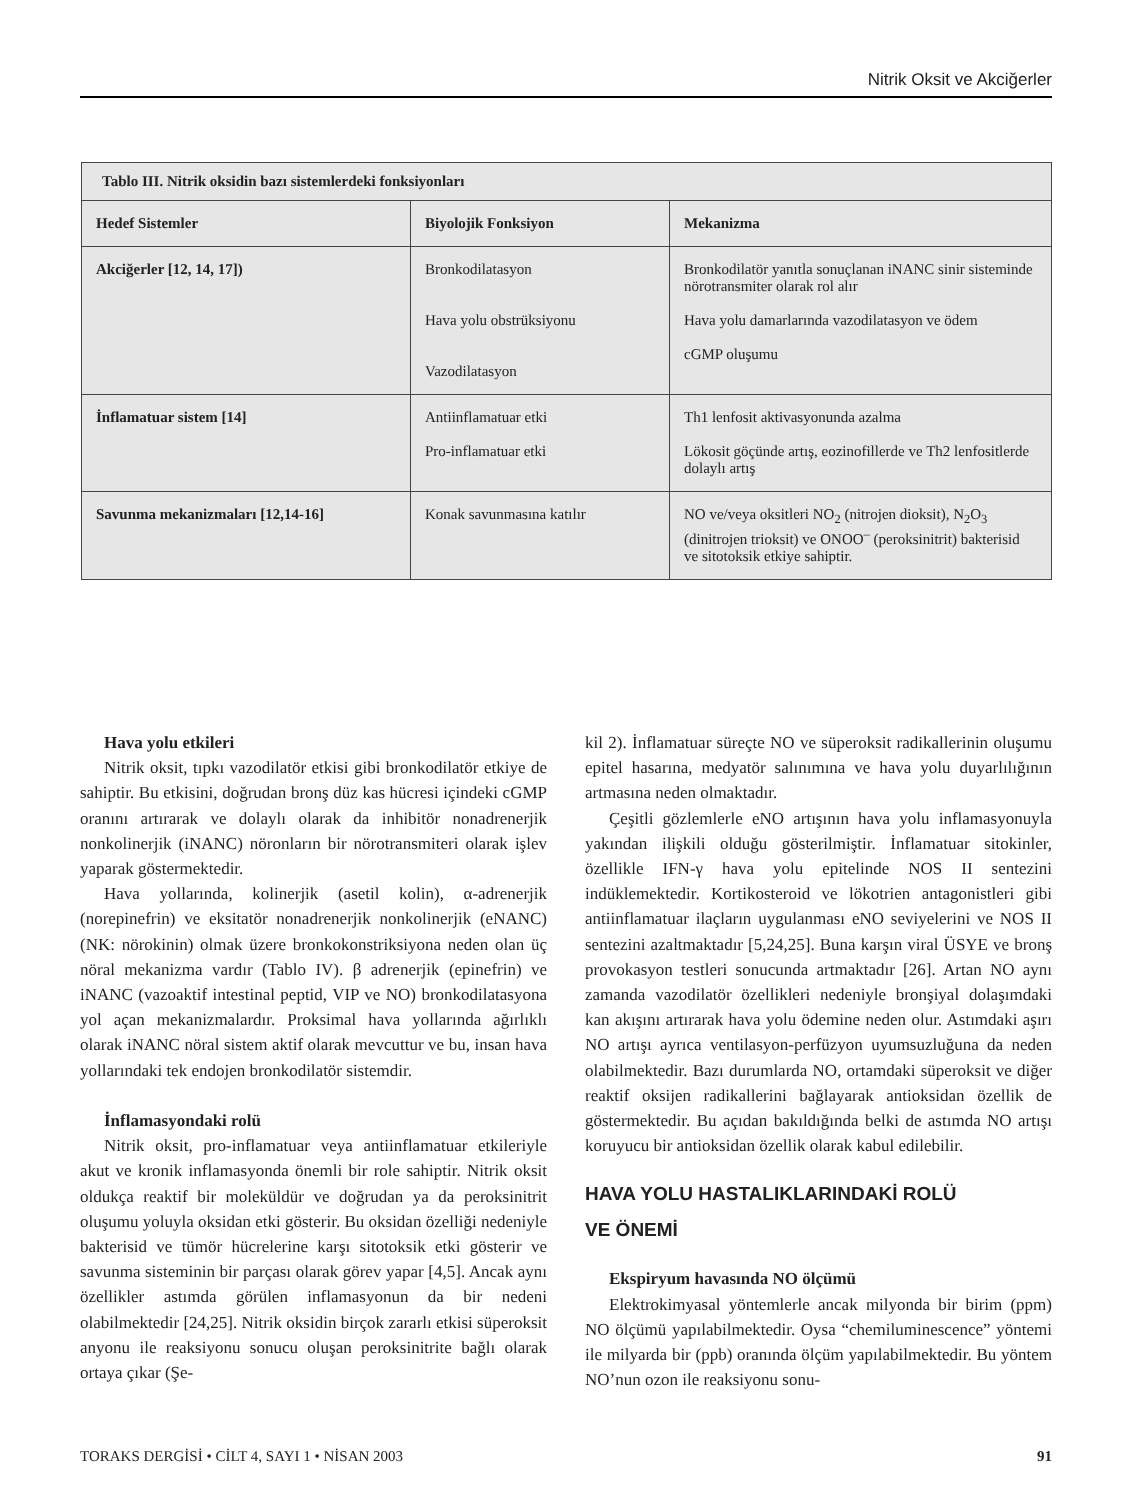Nitrik Oksit ve Akciğerler
| Tablo III. Nitrik oksidin bazı sistemlerdeki fonksiyonları | | |
| --- | --- | --- |
| Hedef Sistemler | Biyolojik Fonksiyon | Mekanizma |
| Akciğerler [12, 14, 17]) | Bronkodilatasyon Hava yolu obstrüksiyonu Vazodilatasyon | Bronkodilatör yanıtla sonuçlanan iNANC sinir sisteminde nörotransmiter olarak rol alır Hava yolu damarlarında vazodilatasyon ve ödem cGMP oluşumu |
| İnflamatuar sistem [14] | Antiinflamatuar etki Pro-inflamatuar etki | Th1 lenfosit aktivasyonunda azalma Lökosit göçünde artış, eozinofillerde ve Th2 lenfositlerde dolaylı artış |
| Savunma mekanizmaları [12,14-16] | Konak savunmasına katılır | NO ve/veya oksitleri NO<sub>2</sub> (nitrojen dioksit), N<sub>2</sub>O<sub>3</sub> (dinitrojen trioksit) ve ONOO<sup>–</sup> (peroksinitrit) bakterisid ve sitotoksik etkiye sahiptir. |
Hava yolu etkileri
Nitrik oksit, tıpkı vazodilatör etkisi gibi bronkodilatör etkiye de sahiptir. Bu etkisini, doğrudan bronş düz kas hücresi içindeki cGMP oranını artırarak ve dolaylı olarak da inhibitör nonadrenerjik nonkolinerjik (iNANC) nöronların bir nörotransmiteri olarak işlev yaparak göstermektedir.
Hava yollarında, kolinerjik (asetil kolin), α-adrenerjik (norepinefrin) ve eksitatör nonadrenerjik nonkolinerjik (eNANC) (NK: nörokinin) olmak üzere bronkokonstriksiyona neden olan üç nöral mekanizma vardır (Tablo IV). β adrenerjik (epinefrin) ve iNANC (vazoaktif intestinal peptid, VIP ve NO) bronkodilatasyona yol açan mekanizmalardır. Proksimal hava yollarında ağırlıklı olarak iNANC nöral sistem aktif olarak mevcuttur ve bu, insan hava yollarındaki tek endojen bronkodilatör sistemdir.
İnflamasyondaki rolü
Nitrik oksit, pro-inflamatuar veya antiinflamatuar etkileriyle akut ve kronik inflamasyonda önemli bir role sahiptir. Nitrik oksit oldukça reaktif bir moleküldür ve doğrudan ya da peroksinitrit oluşumu yoluyla oksidan etki gösterir. Bu oksidan özelliği nedeniyle bakterisid ve tümör hücrelerine karşı sitotoksik etki gösterir ve savunma sisteminin bir parçası olarak görev yapar [4,5]. Ancak aynı özellikler astımda görülen inflamasyonun da bir nedeni olabilmektedir [24,25]. Nitrik oksidin birçok zararlı etkisi süperoksit anyonu ile reaksiyonu sonucu oluşan peroksinitrite bağlı olarak ortaya çıkar (Şe-
kil 2). İnflamatuar süreçte NO ve süperoksit radikallerinin oluşumu epitel hasarına, medyatör salınımına ve hava yolu duyarlılığının artmasına neden olmaktadır.
Çeşitli gözlemlerle eNO artışının hava yolu inflamasyonuyla yakından ilişkili olduğu gösterilmiştir. İnflamatuar sitokinler, özellikle IFN-γ hava yolu epitelinde NOS II sentezini indüklemektedir. Kortikosteroid ve lökotrien antagonistleri gibi antiinflamatuar ilaçların uygulanması eNO seviyelerini ve NOS II sentezini azaltmaktadır [5,24,25]. Buna karşın viral ÜSYE ve bronş provokasyon testleri sonucunda artmaktadır [26]. Artan NO aynı zamanda vazodilatör özellikleri nedeniyle bronşiyal dolaşımdaki kan akışını artırarak hava yolu ödemine neden olur. Astımdaki aşırı NO artışı ayrıca ventilasyon-perfüzyon uyumsuzluğuna da neden olabilmektedir. Bazı durumlarda NO, ortamdaki süperoksit ve diğer reaktif oksijen radikallerini bağlayarak antioksidan özellik de göstermektedir. Bu açıdan bakıldığında belki de astımda NO artışı koruyucu bir antioksidan özellik olarak kabul edilebilir.
HAVA YOLU HASTALIKLARINDAKİ ROLÜ
VE ÖNEMİ
Ekspiryum havasında NO ölçümü
Elektrokimyasal yöntemlerle ancak milyonda bir birim (ppm) NO ölçümü yapılabilmektedir. Oysa “chemiluminescence” yöntemi ile milyarda bir (ppb) oranında ölçüm yapılabilmektedir. Bu yöntem NO’nun ozon ile reaksiyonu sonu-
TORAKS DERGİSİ • CİLT 4, SAYI 1 • NİSAN 2003 91